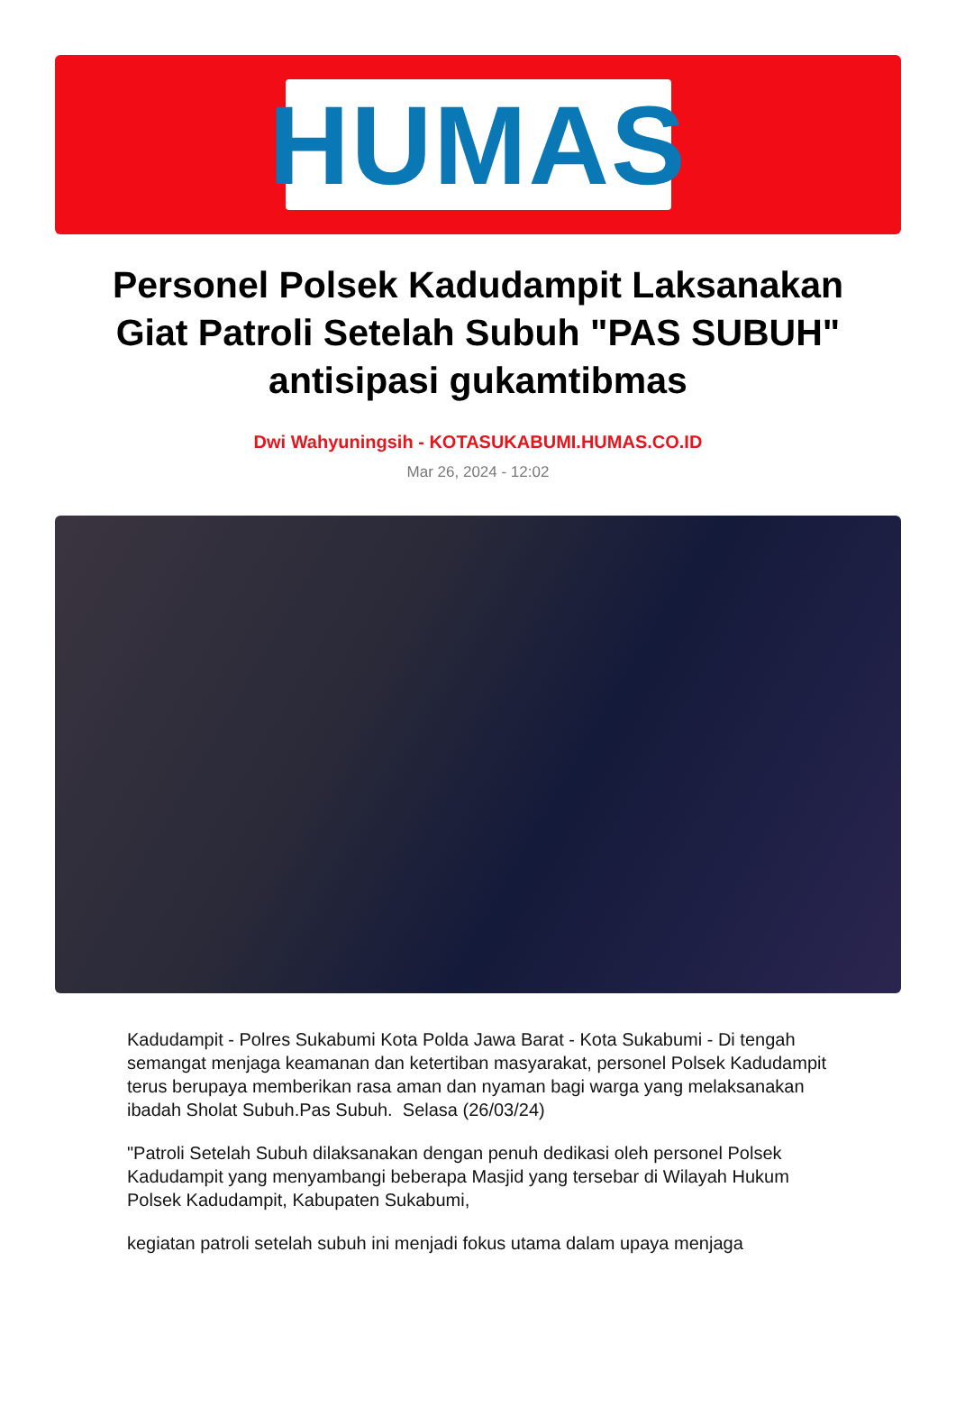HUMAS
Personel Polsek Kadudampit Laksanakan Giat Patroli Setelah Subuh "PAS SUBUH" antisipasi gukamtibmas
Dwi Wahyuningsih - KOTASUKABUMI.HUMAS.CO.ID
Mar 26, 2024 - 12:02
Kadudampit - Polres Sukabumi Kota Polda Jawa Barat - Kota Sukabumi - Di tengah semangat menjaga keamanan dan ketertiban masyarakat, personel Polsek Kadudampit terus berupaya memberikan rasa aman dan nyaman bagi warga yang melaksanakan ibadah Sholat Subuh.Pas Subuh. Selasa (26/03/24)
"Patroli Setelah Subuh dilaksanakan dengan penuh dedikasi oleh personel Polsek Kadudampit yang menyambangi beberapa Masjid yang tersebar di Wilayah Hukum Polsek Kadudampit, Kabupaten Sukabumi,
kegiatan patroli setelah subuh ini menjadi fokus utama dalam upaya menjaga